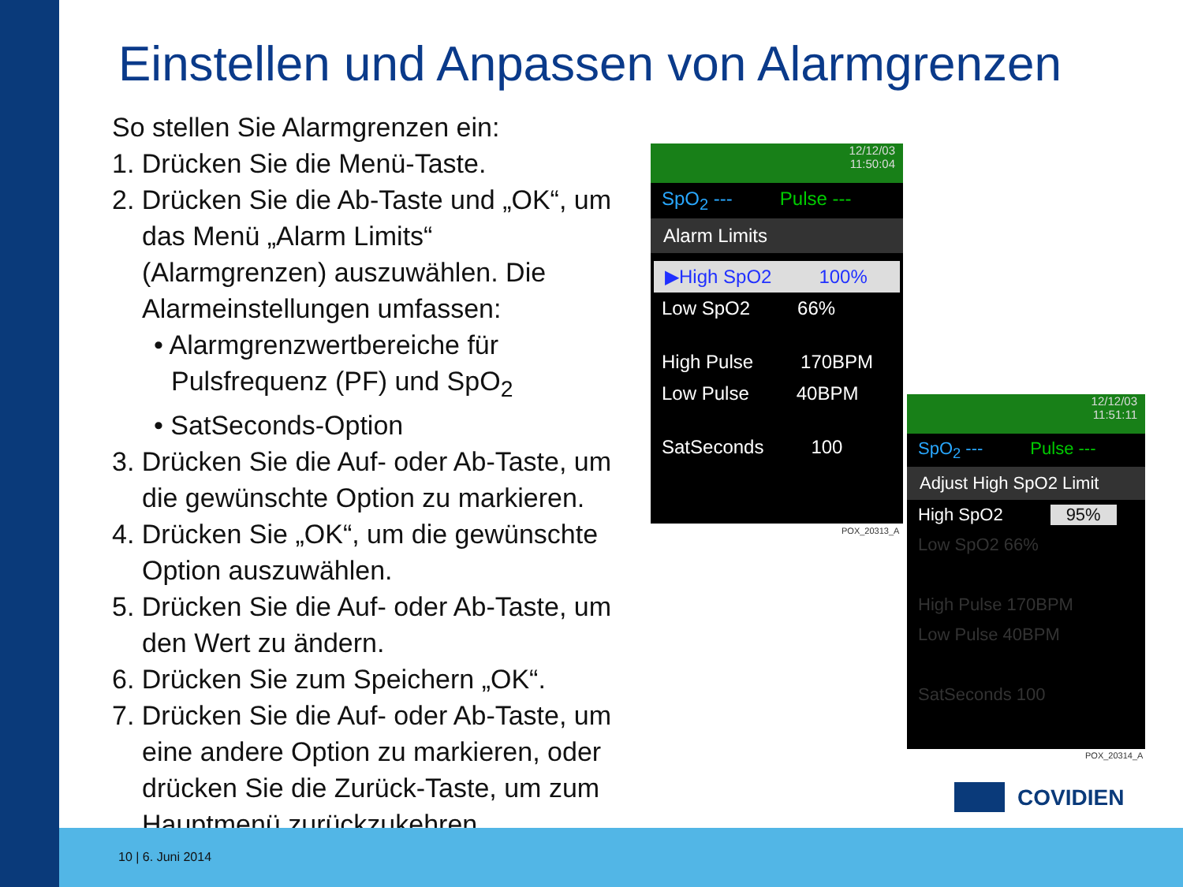Einstellen und Anpassen von Alarmgrenzen
So stellen Sie Alarmgrenzen ein:
1. Drücken Sie die Menü-Taste.
2. Drücken Sie die Ab-Taste und „OK“, um
das Menü „Alarm Limits“ (Alarmgrenzen) auszuwählen. Die Alarmeinstellungen umfassen:
• Alarmgrenzwertbereiche für Pulsfrequenz (PF) und SpO<sub>2</sub>
• SatSeconds-Option
3. Drücken Sie die Auf- oder Ab-Taste, um
die gewünschte Option zu markieren.
4. Drücken Sie „OK“, um die gewünschte
Option auszuwählen.
5. Drücken Sie die Auf- oder Ab-Taste, um
den Wert zu ändern.
6. Drücken Sie zum Speichern „OK“.
7. Drücken Sie die Auf- oder Ab-Taste, um
eine andere Option zu markieren, oder drücken Sie die Zurück-Taste, um zum Hauptmenü zurückzukehren.
12/12/03
11:50:04
SpO<sub>2</sub> --- Pulse ---
Alarm Limits
▶High SpO2 100%
Low SpO2 66%
High Pulse 170BPM
Low Pulse 40BPM
SatSeconds 100
POX_20313_A
12/12/03
11:51:11
SpO<sub>2</sub> --- Pulse ---
Adjust High SpO2 Limit
High SpO2 95%
Low SpO2 66%
High Pulse 170BPM
Low Pulse 40BPM
SatSeconds 100
POX_20314_A
COVIDIEN
10 | 6. Juni 2014